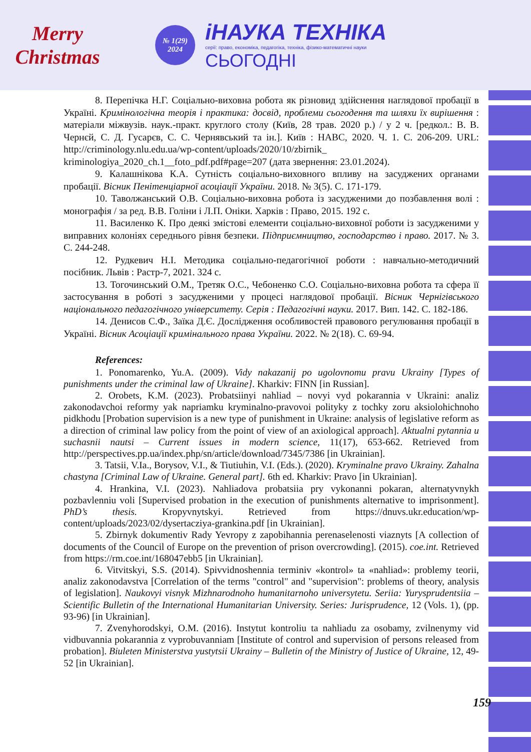Merry Christmas
№ 1(29)
2024
іНАУКА ТЕХНІКА
серії: право, економіка, педагогіка, техніка, фізико-математичні науки
СЬОГОДНІ
8. Перепічка Н.Г. Соціально-виховна робота як різновид здійснення наглядової пробації в Україні. Кримінологічна теорія і практика: досвід, проблеми сьогодення та шляхи їх вирішення : матеріали міжвузів. наук.-практ. круглого столу (Київ, 28 трав. 2020 р.) / у 2 ч. [редкол.: В. В. Чернєй, С. Д. Гусарєв, С. С. Чернявський та ін.]. Київ : НАВС, 2020. Ч. 1. С. 206-209. URL: http://criminology.nlu.edu.ua/wp-content/uploads/2020/10/zbirnik_ kriminologiya_2020_ch.1__foto_pdf.pdf#page=207 (дата звернення: 23.01.2024).
9. Калашнікова К.А. Сутність соціально-виховного впливу на засуджених органами пробації. Вісник Пенітенціарної асоціації України. 2018. № 3(5). С. 171-179.
10. Таволжанський О.В. Соціально-виховна робота із засудженими до позбавлення волі : монографія / за ред. В.В. Голіни і Л.П. Оніки. Харків : Право, 2015. 192 с.
11. Василенко К. Про деякі змістові елементи соціально-виховної роботи із засудженими у виправних колоніях середнього рівня безпеки. Підприємництво, господарство і право. 2017. № 3. С. 244-248.
12. Рудкевич Н.І. Методика соціально-педагогічної роботи : навчально-методичний посібник. Львів : Растр-7, 2021. 324 с.
13. Тогочинський О.М., Третяк О.С., Чебоненко С.О. Соціально-виховна робота та сфера її застосування в роботі з засудженими у процесі наглядової пробації. Вісник Чернігівського національного педагогічного університету. Серія : Педагогічні науки. 2017. Вип. 142. С. 182-186.
14. Денисов С.Ф., Заїка Д.Є. Дослідження особливостей правового регулювання пробації в Україні. Вісник Асоціації кримінального права України. 2022. № 2(18). С. 69-94.
References:
1. Ponomarenko, Yu.A. (2009). Vidy nakazanij po ugolovnomu pravu Ukrainy [Types of punishments under the criminal law of Ukraine]. Kharkiv: FINN [in Russian].
2. Orobets, K.M. (2023). Probatsiinyi nahliad – novyi vyd pokarannia v Ukraini: analiz zakonodavchoi reformy yak napriamku kryminalno-pravovoi polityky z tochky zoru aksiolohichnoho pidkhodu [Probation supervision is a new type of punishment in Ukraine: analysis of legislative reform as a direction of criminal law policy from the point of view of an axiological approach]. Aktualni pytannia u suchasnii nautsi – Current issues in modern science, 11(17), 653-662. Retrieved from http://perspectives.pp.ua/index.php/sn/article/download/7345/7386 [in Ukrainian].
3. Tatsii, V.Ia., Borysov, V.I., & Tiutiuhin, V.I. (Eds.). (2020). Kryminalne pravo Ukrainy. Zahalna chastyna [Criminal Law of Ukraine. General part]. 6th ed. Kharkiv: Pravo [in Ukrainian].
4. Hrankina, V.I. (2023). Nahliadova probatsiia pry vykonanni pokaran, alternatyvnykh pozbavlenniu voli [Supervised probation in the execution of punishments alternative to imprisonment]. PhD’s thesis. Kropyvnytskyi. Retrieved from https://dnuvs.ukr.education/wp-content/uploads/2023/02/dysertacziya-grankina.pdf [in Ukrainian].
5. Zbirnyk dokumentiv Rady Yevropy z zapobihannia perenaselenosti viaznyts [A collection of documents of the Council of Europe on the prevention of prison overcrowding]. (2015). coe.int. Retrieved from https://rm.coe.int/168047ebb5 [in Ukrainian].
6. Vitvitskyi, S.S. (2014). Spivvidnoshennia terminiv «kontrol» ta «nahliad»: problemy teorii, analiz zakonodavstva [Correlation of the terms "control" and "supervision": problems of theory, analysis of legislation]. Naukovyi visnyk Mizhnarodnoho humanitarnoho universytetu. Seriia: Yurysprudentsiia – Scientific Bulletin of the International Humanitarian University. Series: Jurisprudence, 12 (Vols. 1), (pp. 93-96) [in Ukrainian].
7. Zvenyhorodskyi, O.M. (2016). Instytut kontroliu ta nahliadu za osobamy, zvilnenymy vid vidbuvannia pokarannia z vyprobuvanniam [Institute of control and supervision of persons released from probation]. Biuleten Ministerstva yustytsii Ukrainy – Bulletin of the Ministry of Justice of Ukraine, 12, 49-52 [in Ukrainian].
159